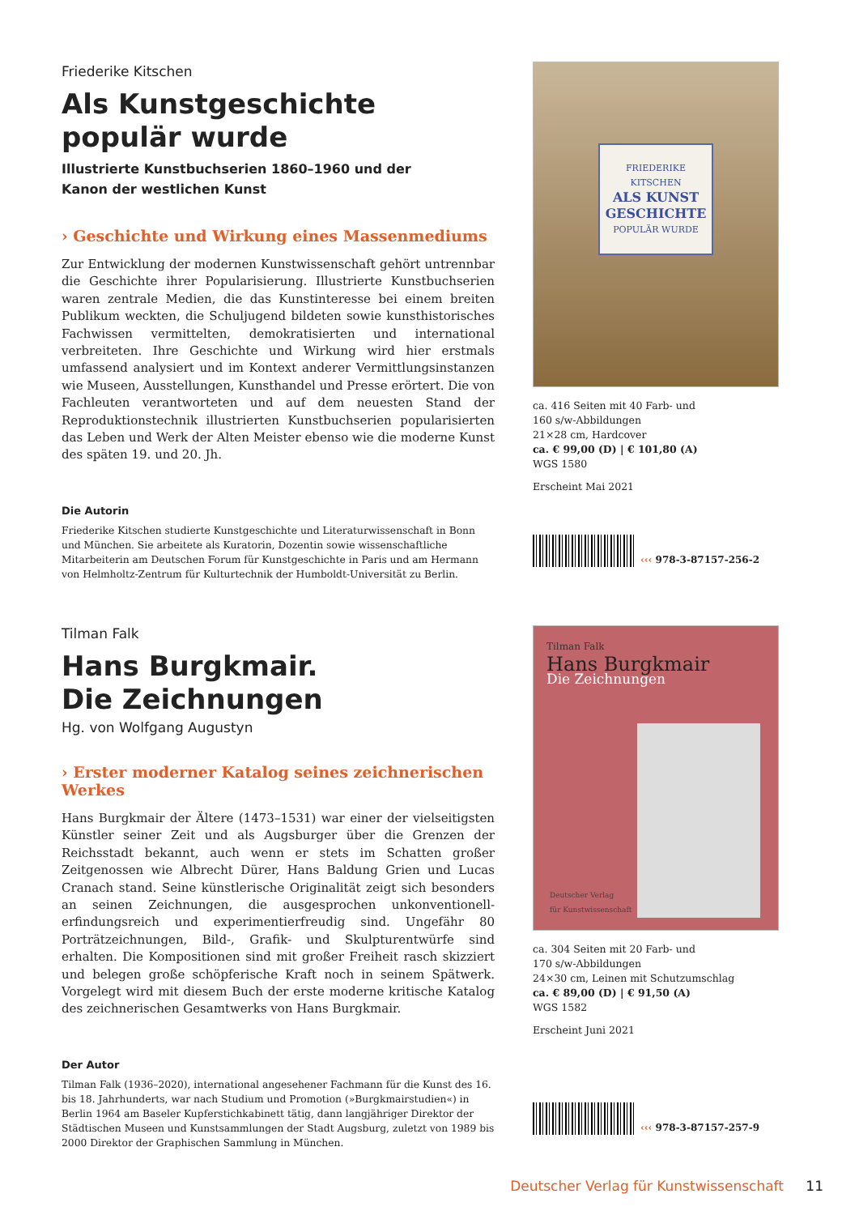Friederike Kitschen
Als Kunstgeschichte
populär wurde
Illustrierte Kunstbuchserien 1860–1960 und der
Kanon der westlichen Kunst
› Geschichte und Wirkung eines Massenmediums
Zur Entwicklung der modernen Kunstwissenschaft gehört untrennbar die Geschichte ihrer Popularisierung. Illustrierte Kunstbuchserien waren zentrale Medien, die das Kunstinteresse bei einem breiten Publikum weckten, die Schuljugend bildeten sowie kunsthistorisches Fachwissen vermittelten, demokratisierten und international verbreiteten. Ihre Geschichte und Wirkung wird hier erstmals umfassend analysiert und im Kontext anderer Vermittlungsinstanzen wie Museen, Ausstellungen, Kunsthandel und Presse erörtert. Die von Fachleuten verantworteten und auf dem neuesten Stand der Reproduktionstechnik illustrierten Kunstbuchserien popularisierten das Leben und Werk der Alten Meister ebenso wie die moderne Kunst des späten 19. und 20. Jh.
Die Autorin
Friederike Kitschen studierte Kunstgeschichte und Literaturwissenschaft in Bonn und München. Sie arbeitete als Kuratorin, Dozentin sowie wissenschaftliche Mitarbeiterin am Deutschen Forum für Kunstgeschichte in Paris und am Hermann von Helmholtz-Zentrum für Kulturtechnik der Humboldt-Universität zu Berlin.
FRIEDERIKE KITSCHEN
ALS KUNST GESCHICHTE
POPULÄR WURDE
ca. 416 Seiten mit 40 Farb- und
160 s/w-Abbildungen
21×28 cm, Hardcover
ca. € 99,00 (D) | € 101,80 (A)
WGS 1580
Erscheint Mai 2021
‹‹‹ 978-3-87157-256-2
Tilman Falk
Hans Burgkmair.
Die Zeichnungen
Hg. von Wolfgang Augustyn
› Erster moderner Katalog seines zeichnerischen Werkes
Hans Burgkmair der Ältere (1473–1531) war einer der vielseitigsten Künstler seiner Zeit und als Augsburger über die Grenzen der Reichsstadt bekannt, auch wenn er stets im Schatten großer Zeitgenossen wie Albrecht Dürer, Hans Baldung Grien und Lucas Cranach stand. Seine künstlerische Originalität zeigt sich besonders an seinen Zeichnungen, die ausgesprochen unkonventionell-erfindungsreich und experimentierfreudig sind. Ungefähr 80 Porträtzeichnungen, Bild-, Grafik- und Skulpturentwürfe sind erhalten. Die Kompositionen sind mit großer Freiheit rasch skizziert und belegen große schöpferische Kraft noch in seinem Spätwerk. Vorgelegt wird mit diesem Buch der erste moderne kritische Katalog des zeichnerischen Gesamtwerks von Hans Burgkmair.
Der Autor
Tilman Falk (1936–2020), international angesehener Fachmann für die Kunst des 16. bis 18. Jahrhunderts, war nach Studium und Promotion (»Burgkmairstudien«) in Berlin 1964 am Baseler Kupferstichkabinett tätig, dann langjähriger Direktor der Städtischen Museen und Kunstsammlungen der Stadt Augsburg, zuletzt von 1989 bis 2000 Direktor der Graphischen Sammlung in München.
Tilman Falk
Hans Burgkmair
Die Zeichnungen
Deutscher Verlag
für Kunstwissenschaft
ca. 304 Seiten mit 20 Farb- und
170 s/w-Abbildungen
24×30 cm, Leinen mit Schutzumschlag
ca. € 89,00 (D) | € 91,50 (A)
WGS 1582
Erscheint Juni 2021
‹‹‹ 978-3-87157-257-9
Deutscher Verlag für Kunstwissenschaft 11